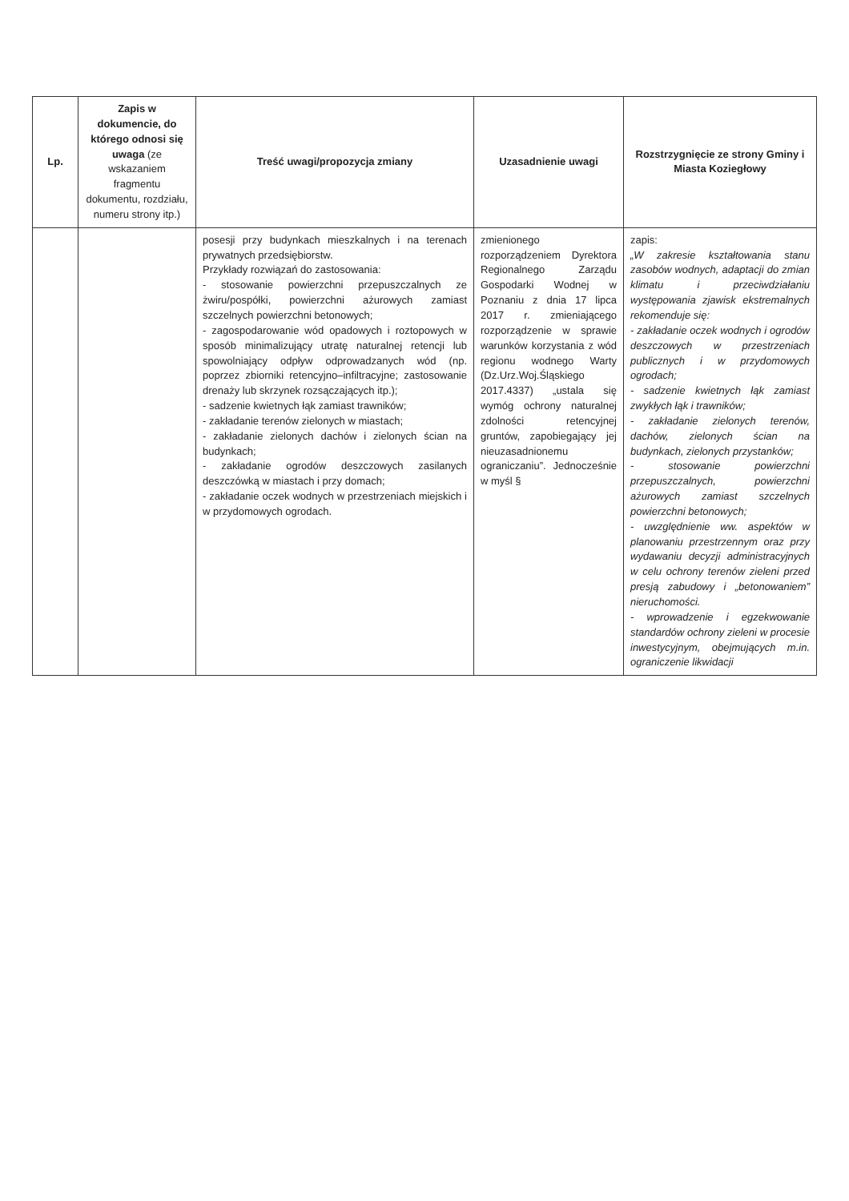| Lp. | Zapis w dokumencie, do którego odnosi się uwaga (ze wskazaniem fragmentu dokumentu, rozdziału, numeru strony itp.) | Treść uwagi/propozycja zmiany | Uzasadnienie uwagi | Rozstrzygnięcie ze strony Gminy i Miasta Koziegłowy |
| --- | --- | --- | --- | --- |
| | | posesji przy budynkach mieszkalnych i na terenach prywatnych przedsiębiorstw. Przykłady rozwiązań do zastosowania: - stosowanie powierzchni przepuszczalnych ze żwiru/pospółki, powierzchni ażurowych zamiast szczelnych powierzchni betonowych; - zagospodarowanie wód opadowych i roztopowych w sposób minimalizujący utratę naturalnej retencji lub spowolniający odpływ odprowadzanych wód (np. poprzez zbiorniki retencyjno–infiltracyjne; zastosowanie drenaży lub skrzynek rozsączających itp.); - sadzenie kwietnych łąk zamiast trawników; - zakładanie terenów zielonych w miastach; - zakładanie zielonych dachów i zielonych ścian na budynkach; - zakładanie ogrodów deszczowych zasilanych deszczówką w miastach i przy domach; - zakładanie oczek wodnych w przestrzeniach miejskich i w przydomowych ogrodach. | zmienionego rozporządzeniem Dyrektora Regionalnego Zarządu Gospodarki Wodnej w Poznaniu z dnia 17 lipca 2017 r. zmieniającego rozporządzenie w sprawie warunków korzystania z wód regionu wodnego Warty (Dz.Urz.Woj.Śląskiego 2017.4337) „ustala się wymóg ochrony naturalnej zdolności retencyjnej gruntów, zapobiegający jej nieuzasadnionemu ograniczaniu”. Jednocześnie w myśl § | zapis: „W zakresie kształtowania stanu zasobów wodnych, adaptacji do zmian klimatu i przeciwdziałaniu występowania zjawisk ekstremalnych rekomenduje się: - zakładanie oczek wodnych i ogrodów deszczowych w przestrzeniach publicznych i w przydomowych ogrodach; - sadzenie kwietnych łąk zamiast zwykłych łąk i trawników; - zakładanie zielonych terenów, dachów, zielonych ścian na budynkach, zielonych przystanków; - stosowanie powierzchni przepuszczalnych, powierzchni ażurowych zamiast szczelnych powierzchni betonowych; - uwzględnienie ww. aspektów w planowaniu przestrzennym oraz przy wydawaniu decyzji administracyjnych w celu ochrony terenów zieleni przed presją zabudowy i „betonowaniem” nieruchomości. - wprowadzenie i egzekwowanie standardów ochrony zieleni w procesie inwestycyjnym, obejmujących m.in. ograniczenie likwidacji |